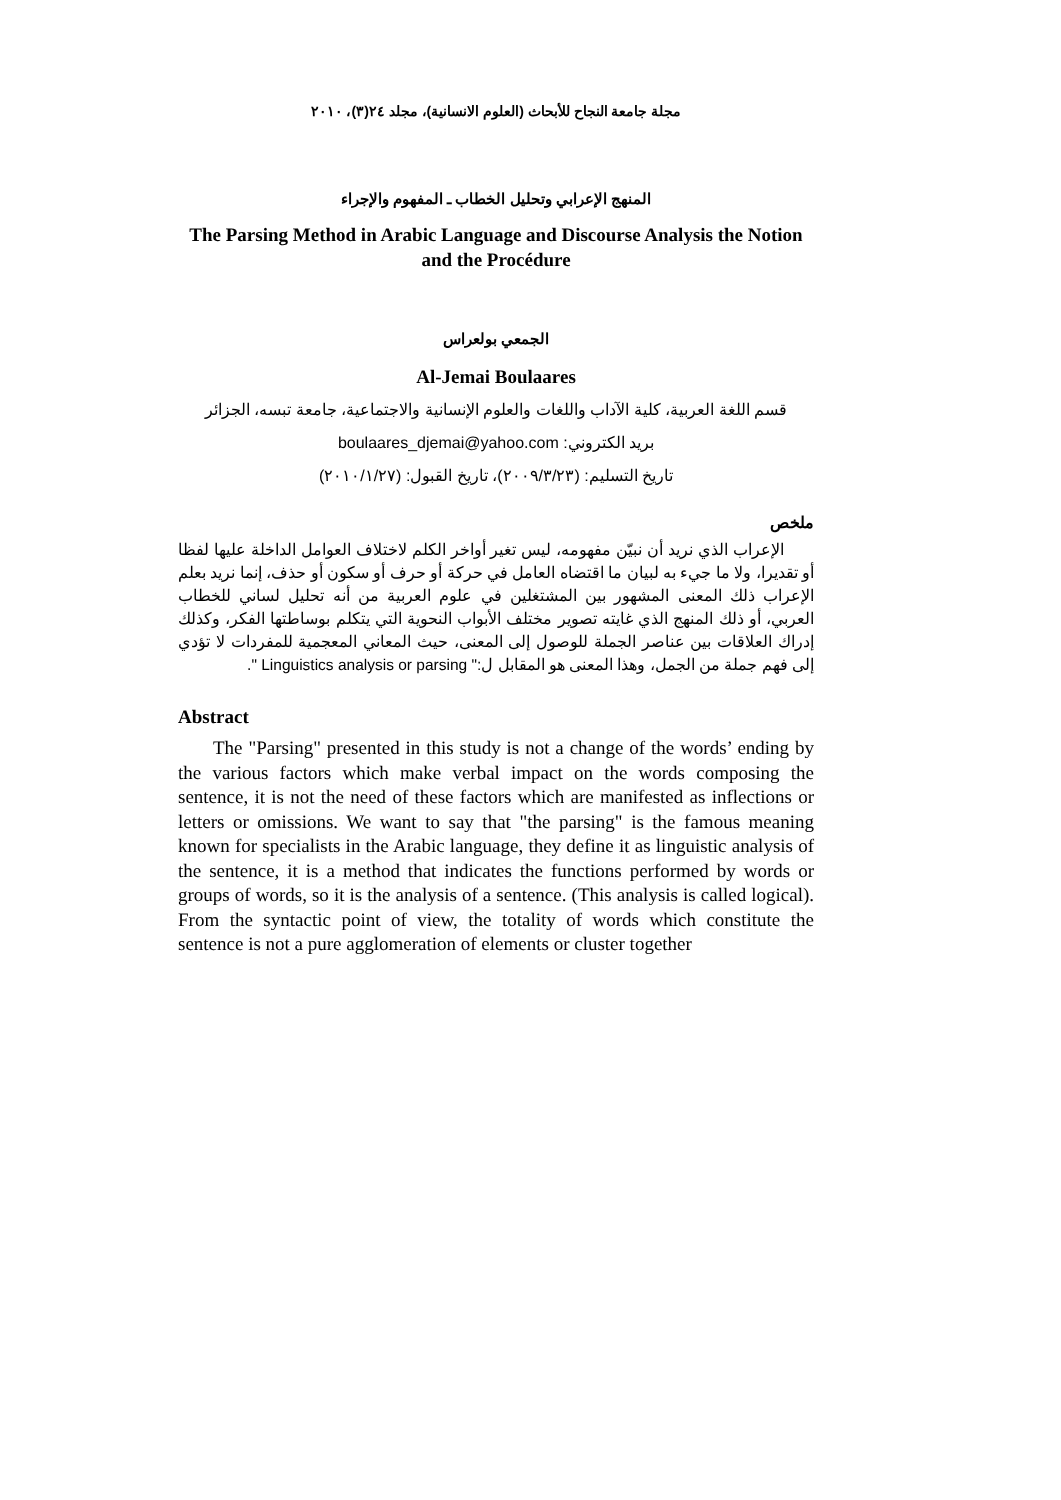مجلة جامعة النجاح للأبحاث (العلوم الانسانية)، مجلد ٢٤(٣)، ٢٠١٠
المنهج الإعرابي وتحليل الخطاب ـ المفهوم والإجراء
The Parsing Method in Arabic Language and Discourse Analysis the Notion and the Procédure
الجمعي بولعراس
Al-Jemai Boulaares
قسم اللغة العربية، كلية الآداب واللغات والعلوم الإنسانية والاجتماعية، جامعة تبسه، الجزائر
بريد الكتروني: boulaares_djemai@yahoo.com
تاريخ التسليم: (٢٠٠٩/٣/٢٣)، تاريخ القبول: (٢٠١٠/١/٢٧)
ملخص
الإعراب الذي نريد أن نبيّن مفهومه، ليس تغير أواخر الكلم لاختلاف العوامل الداخلة عليها لفظا أو تقديرا، ولا ما جيء به لبيان ما اقتضاه العامل في حركة أو حرف أو سكون أو حذف، إنما نريد بعلم الإعراب ذلك المعنى المشهور بين المشتغلين في علوم العربية من أنه تحليل لساني للخطاب العربي، أو ذلك المنهج الذي غايته تصوير مختلف الأبواب النحوية التي يتكلم بوساطتها الفكر، وكذلك إدراك العلاقات بين عناصر الجملة للوصول إلى المعنى، حيث المعاني المعجمية للمفردات لا تؤدي إلى فهم جملة من الجمل، وهذا المعنى هو المقابل ل:" Linguistics analysis or parsing ".
Abstract
The "Parsing" presented in this study is not a change of the words’ ending by the various factors which make verbal impact on the words composing the sentence, it is not the need of these factors which are manifested as inflections or letters or omissions. We want to say that "the parsing" is the famous meaning known for specialists in the Arabic language, they define it as linguistic analysis of the sentence, it is a method that indicates the functions performed by words or groups of words, so it is the analysis of a sentence. (This analysis is called logical). From the syntactic point of view, the totality of words which constitute the sentence is not a pure agglomeration of elements or cluster together